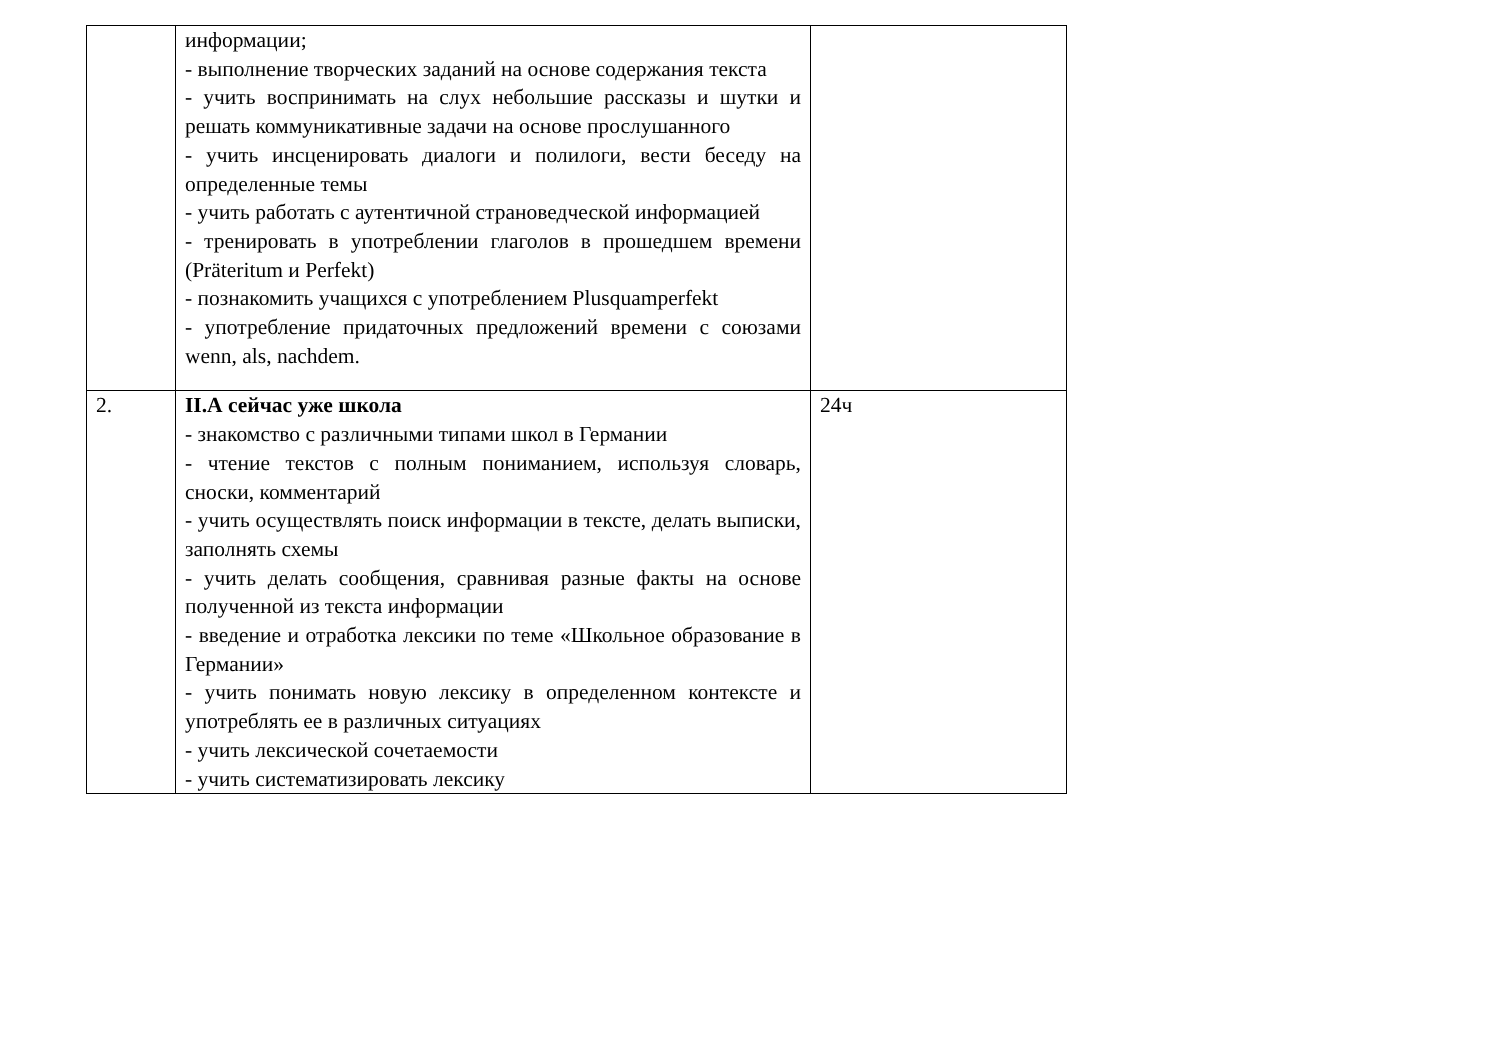| | информации; - выполнение творческих заданий на основе содержания текста - учить воспринимать на слух небольшие рассказы и шутки и решать коммуникативные задачи на основе прослушанного - учить инсценировать диалоги и полилоги, вести беседу на определенные темы - учить работать с аутентичной страноведческой информацией - тренировать в употреблении глаголов в прошедшем времени (Präteritum и Perfekt) - познакомить учащихся с употреблением Plusquamperfekt - употребление придаточных предложений времени с союзами wenn, als, nachdem. | |
| 2. | II.А сейчас уже школа - знакомство с различными типами школ в Германии - чтение текстов с полным пониманием, используя словарь, сноски, комментарий - учить осуществлять поиск информации в тексте, делать выписки, заполнять схемы - учить делать сообщения, сравнивая разные факты на основе полученной из текста информации - введение и отработка лексики по теме «Школьное образование в Германии» - учить понимать новую лексику в определенном контексте и употреблять ее в различных ситуациях - учить лексической сочетаемости - учить систематизировать лексику | 24ч |